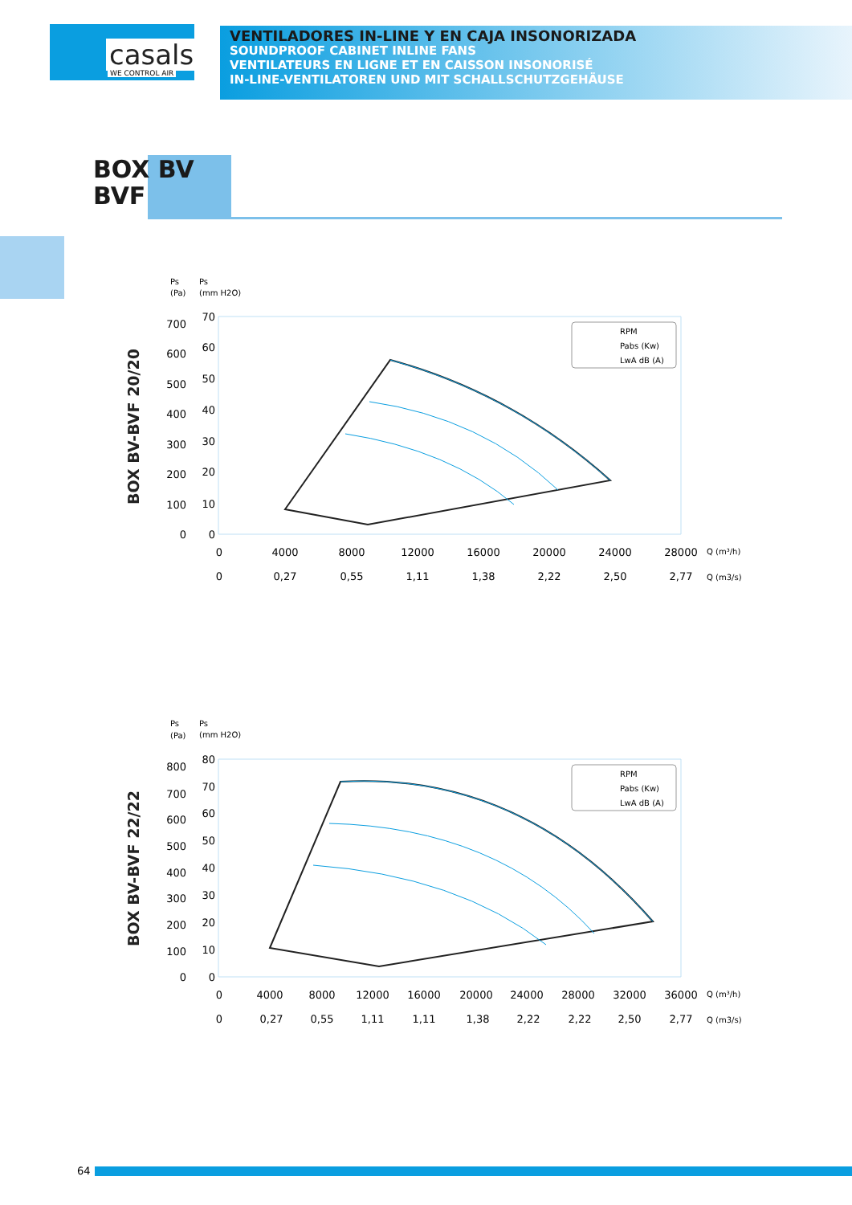casals
WE CONTROL AIR
VENTILADORES IN-LINE Y EN CAJA INSONORIZADA
SOUNDPROOF CABINET INLINE FANS
VENTILATEURS EN LIGNE ET EN CAISSON INSONORISÉ
IN-LINE-VENTILATOREN UND MIT SCHALLSCHUTZGEHÄUSE
BOX BV
BVF
BOX BV-BVF 20/20
Ps
(Pa)
Ps
(mm H2O)
700
600
500
400
300
200
100
0
70
60
50
40
30
20
10
0
0
4000
8000
12000
16000
20000
24000
28000
0
0,27
0,55
1,11
1,38
2,22
2,50
2,77
Q (m³/h)
Q (m3/s)
RPM
Pabs (Kw)
LwA dB (A)
BOX BV-BVF 22/22
Ps
(Pa)
Ps
(mm H2O)
800
700
600
500
400
300
200
100
0
80
70
60
50
40
30
20
10
0
0
4000
8000
12000
16000
20000
24000
28000
32000
36000
0
0,27
0,55
1,11
1,11
1,38
2,22
2,22
2,50
2,77
Q (m³/h)
Q (m3/s)
RPM
Pabs (Kw)
LwA dB (A)
64